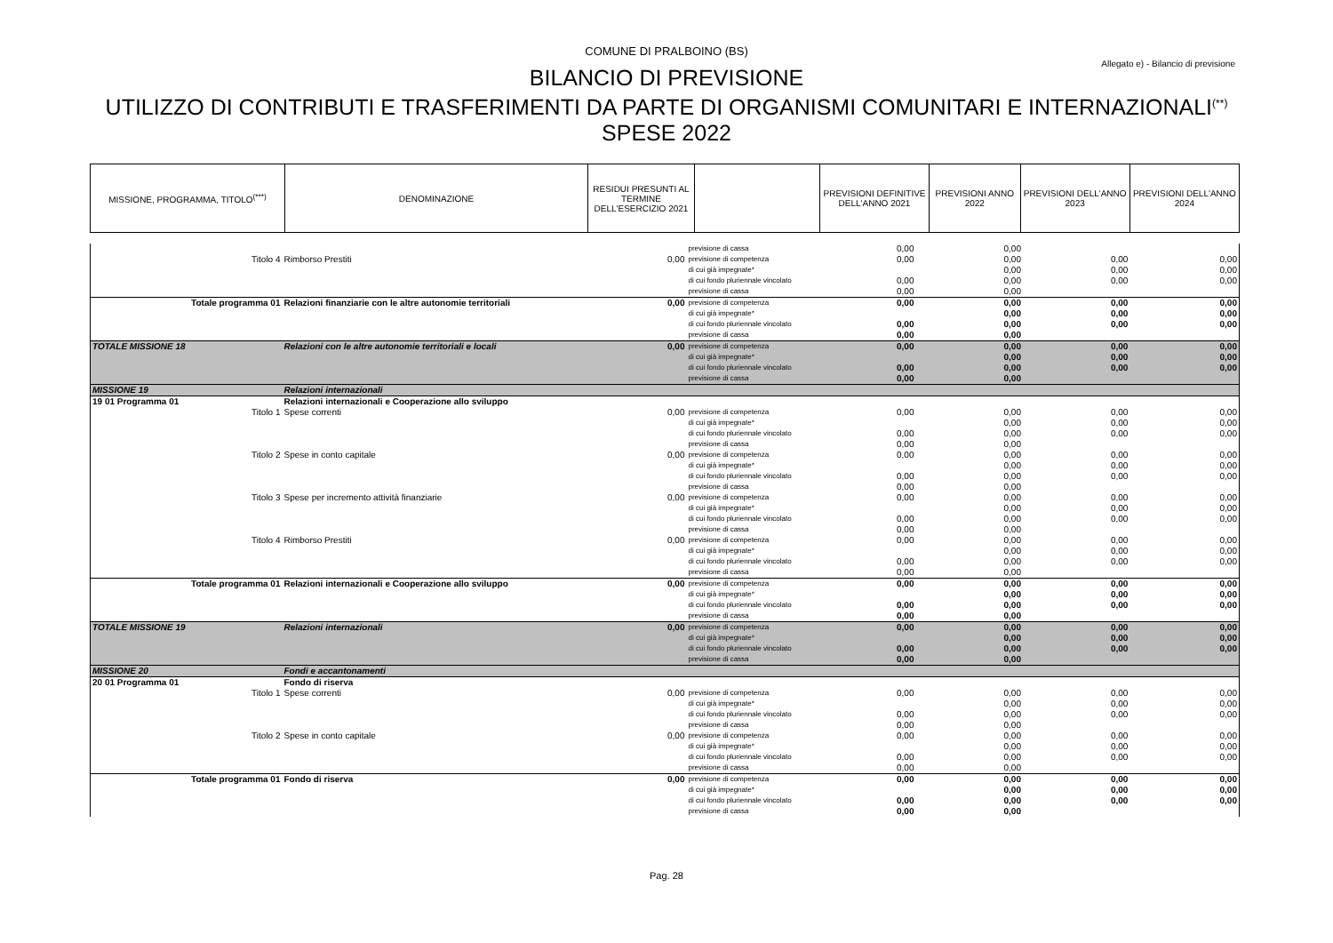COMUNE DI PRALBOINO (BS)
Allegato e) - Bilancio di previsione
BILANCIO DI PREVISIONE
UTILIZZO DI CONTRIBUTI E TRASFERIMENTI DA PARTE DI ORGANISMI COMUNITARI E INTERNAZIONALI<sup>(**)</sup>
SPESE 2022
| MISSIONE, PROGRAMMA, TITOLO<sup>(***)</sup> | DENOMINAZIONE | RESIDUI PRESUNTI AL TERMINE DELL'ESERCIZIO 2021 | | PREVISIONI DEFINITIVE DELL'ANNO 2021 | PREVISIONI ANNO 2022 | PREVISIONI DELL'ANNO 2023 | PREVISIONI DELL'ANNO 2024 |
| --- | --- | --- | --- | --- | --- | --- | --- |
| | | | previsione di cassa | 0,00 | 0,00 | | |
| Titolo 4 | Rimborso Prestiti | 0,00 | previsione di competenza | 0,00 | 0,00 | 0,00 | 0,00 |
| | | | di cui già impegnate* | | 0,00 | 0,00 | 0,00 |
| | | | di cui fondo pluriennale vincolato | 0,00 | 0,00 | 0,00 | 0,00 |
| | | | previsione di cassa | 0,00 | 0,00 | | |
| Totale programma 01 | Relazioni finanziarie con le altre autonomie territoriali | 0,00 | previsione di competenza | 0,00 | 0,00 | 0,00 | 0,00 |
| | | | di cui già impegnate* | | 0,00 | 0,00 | 0,00 |
| | | | di cui fondo pluriennale vincolato | 0,00 | 0,00 | 0,00 | 0,00 |
| | | | previsione di cassa | 0,00 | 0,00 | | |
| TOTALE MISSIONE 18 | Relazioni con le altre autonomie territoriali e locali | 0,00 | previsione di competenza | 0,00 | 0,00 | 0,00 | 0,00 |
| | | | di cui già impegnate* | | 0,00 | 0,00 | 0,00 |
| | | | di cui fondo pluriennale vincolato | 0,00 | 0,00 | 0,00 | 0,00 |
| | | | previsione di cassa | 0,00 | 0,00 | | |
| MISSIONE 19 | Relazioni internazionali | | | | | | |
| 19 01 Programma 01 | Relazioni internazionali e Cooperazione allo sviluppo | | | | | | |
| Titolo 1 | Spese correnti | 0,00 | previsione di competenza | 0,00 | 0,00 | 0,00 | 0,00 |
| | | | di cui già impegnate* | | 0,00 | 0,00 | 0,00 |
| | | | di cui fondo pluriennale vincolato | 0,00 | 0,00 | 0,00 | 0,00 |
| | | | previsione di cassa | 0,00 | 0,00 | | |
| Titolo 2 | Spese in conto capitale | 0,00 | previsione di competenza | 0,00 | 0,00 | 0,00 | 0,00 |
| | | | di cui già impegnate* | | 0,00 | 0,00 | 0,00 |
| | | | di cui fondo pluriennale vincolato | 0,00 | 0,00 | 0,00 | 0,00 |
| | | | previsione di cassa | 0,00 | 0,00 | | |
| Titolo 3 | Spese per incremento attività finanziarie | 0,00 | previsione di competenza | 0,00 | 0,00 | 0,00 | 0,00 |
| | | | di cui già impegnate* | | 0,00 | 0,00 | 0,00 |
| | | | di cui fondo pluriennale vincolato | 0,00 | 0,00 | 0,00 | 0,00 |
| | | | previsione di cassa | 0,00 | 0,00 | | |
| Titolo 4 | Rimborso Prestiti | 0,00 | previsione di competenza | 0,00 | 0,00 | 0,00 | 0,00 |
| | | | di cui già impegnate* | | 0,00 | 0,00 | 0,00 |
| | | | di cui fondo pluriennale vincolato | 0,00 | 0,00 | 0,00 | 0,00 |
| | | | previsione di cassa | 0,00 | 0,00 | | |
| Totale programma 01 | Relazioni internazionali e Cooperazione allo sviluppo | 0,00 | previsione di competenza | 0,00 | 0,00 | 0,00 | 0,00 |
| | | | di cui già impegnate* | | 0,00 | 0,00 | 0,00 |
| | | | di cui fondo pluriennale vincolato | 0,00 | 0,00 | 0,00 | 0,00 |
| | | | previsione di cassa | 0,00 | 0,00 | | |
| TOTALE MISSIONE 19 | Relazioni internazionali | 0,00 | previsione di competenza | 0,00 | 0,00 | 0,00 | 0,00 |
| | | | di cui già impegnate* | | 0,00 | 0,00 | 0,00 |
| | | | di cui fondo pluriennale vincolato | 0,00 | 0,00 | 0,00 | 0,00 |
| | | | previsione di cassa | 0,00 | 0,00 | | |
| MISSIONE 20 | Fondi e accantonamenti | | | | | | |
| 20 01 Programma 01 | Fondo di riserva | | | | | | |
| Titolo 1 | Spese correnti | 0,00 | previsione di competenza | 0,00 | 0,00 | 0,00 | 0,00 |
| | | | di cui già impegnate* | | 0,00 | 0,00 | 0,00 |
| | | | di cui fondo pluriennale vincolato | 0,00 | 0,00 | 0,00 | 0,00 |
| | | | previsione di cassa | 0,00 | 0,00 | | |
| Titolo 2 | Spese in conto capitale | 0,00 | previsione di competenza | 0,00 | 0,00 | 0,00 | 0,00 |
| | | | di cui già impegnate* | | 0,00 | 0,00 | 0,00 |
| | | | di cui fondo pluriennale vincolato | 0,00 | 0,00 | 0,00 | 0,00 |
| | | | previsione di cassa | 0,00 | 0,00 | | |
| Totale programma 01 | Fondo di riserva | 0,00 | previsione di competenza | 0,00 | 0,00 | 0,00 | 0,00 |
| | | | di cui già impegnate* | | 0,00 | 0,00 | 0,00 |
| | | | di cui fondo pluriennale vincolato | 0,00 | 0,00 | 0,00 | 0,00 |
| | | | previsione di cassa | 0,00 | 0,00 | | |
Pag. 28